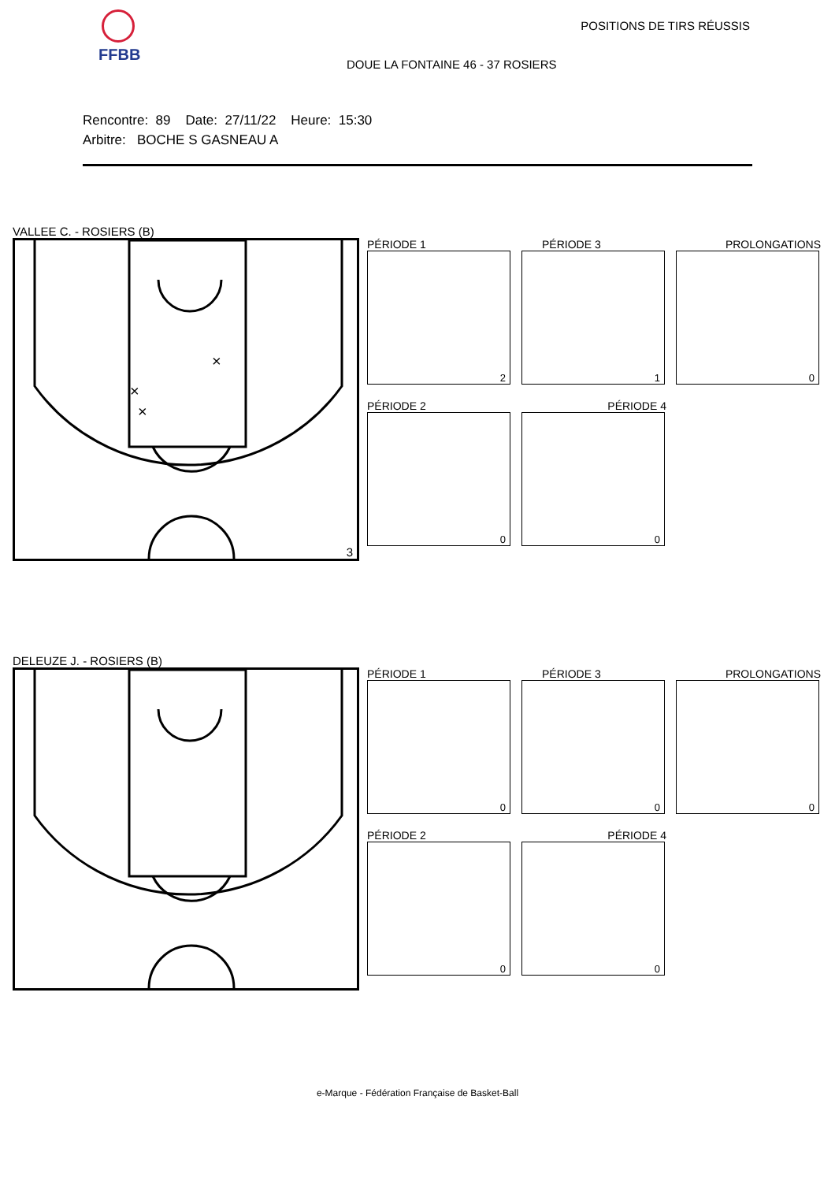FFBB POSITIONS DE TIRS RÉUSSIS
DOUE LA FONTAINE 46 - 37 ROSIERS
Rencontre: 89 Date: 27/11/22 Heure: 15:30
Arbitre: BOCHE S GASNEAU A
VALLEE C. - ROSIERS (B)
×
×
×
3
PÉRIODE 1
2
PÉRIODE 3
1
PROLONGATIONS
0
PÉRIODE 2
0
PÉRIODE 4
0
DELEUZE J. - ROSIERS (B)
PÉRIODE 1
0
PÉRIODE 3
0
PROLONGATIONS
0
PÉRIODE 2
0
PÉRIODE 4
0
e-Marque - Fédération Française de Basket-Ball